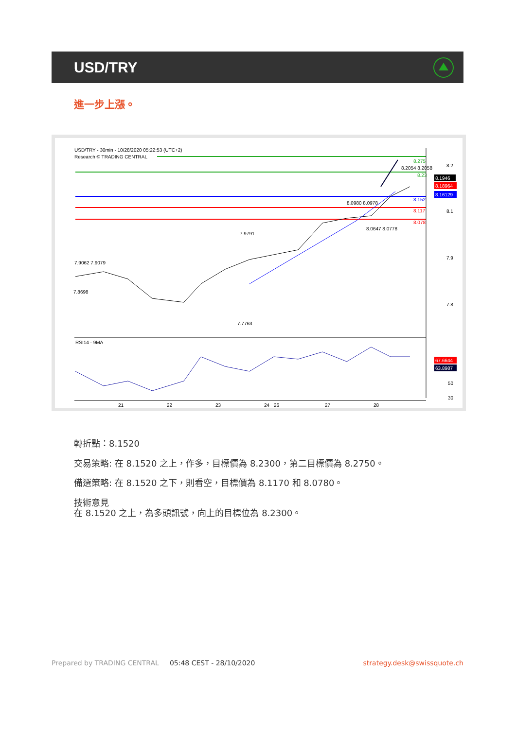USD/TRY
進一步上漲。
USD/TRY - 30min - 10/28/2020 05:22:53 (UTC+2)
Research © TRADING CENTRAL
8.275
8.23
8.152
8.117
8.078
8.2
8.1
7.9
7.8
8.1946
8.18964
8.16129
7.9062 7.9079
7.8698
7.9791
7.7763
8.2054 8.2058
8.0980 8.0978
8.0647 8.0778
RSI14 - 9MA
67.6644
63.8987
50
30
21
22
23
24
26
27
28
轉折點：8.1520
交易策略: 在 8.1520 之上，作多，目標價為 8.2300，第二目標價為 8.2750。
備選策略: 在 8.1520 之下，則看空，目標價為 8.1170 和 8.0780。
技術意見
在 8.1520 之上，為多頭訊號，向上的目標位為 8.2300。
Prepared by TRADING CENTRAL 05:48 CEST - 28/10/2020 strategy.desk@swissquote.ch